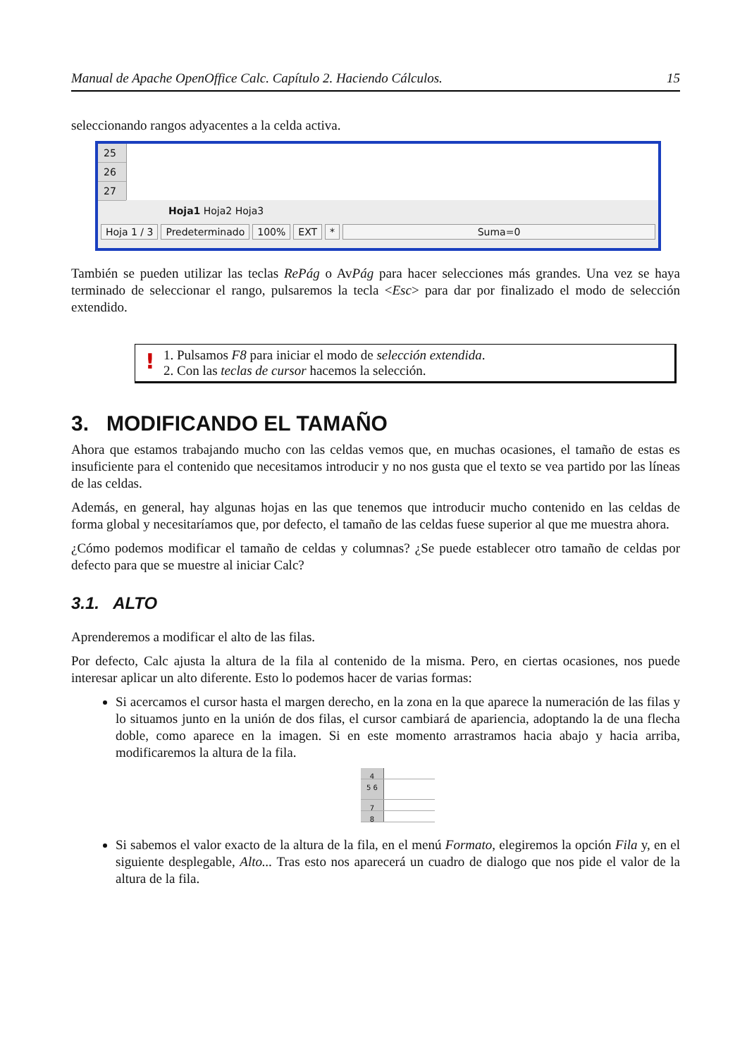Manual de Apache OpenOffice Calc. Capítulo 2. Haciendo Cálculos. 15
seleccionando rangos adyacentes a la celda activa.
25
26
27
Hoja1 Hoja2 Hoja3
Hoja 1 / 3 Predeterminado 100% EXT * Suma=0
También se pueden utilizar las teclas RePág o AvPág para hacer selecciones más grandes. Una vez se haya terminado de seleccionar el rango, pulsaremos la tecla <Esc> para dar por finalizado el modo de selección extendido.
! 1. Pulsamos F8 para iniciar el modo de selección extendida.
2. Con las teclas de cursor hacemos la selección.
3. MODIFICANDO EL TAMAÑO
Ahora que estamos trabajando mucho con las celdas vemos que, en muchas ocasiones, el tamaño de estas es insuficiente para el contenido que necesitamos introducir y no nos gusta que el texto se vea partido por las líneas de las celdas.
Además, en general, hay algunas hojas en las que tenemos que introducir mucho contenido en las celdas de forma global y necesitaríamos que, por defecto, el tamaño de las celdas fuese superior al que me muestra ahora.
¿Cómo podemos modificar el tamaño de celdas y columnas? ¿Se puede establecer otro tamaño de celdas por defecto para que se muestre al iniciar Calc?
3.1. ALTO
Aprenderemos a modificar el alto de las filas.
Por defecto, Calc ajusta la altura de la fila al contenido de la misma. Pero, en ciertas ocasiones, nos puede interesar aplicar un alto diferente. Esto lo podemos hacer de varias formas:
Si acercamos el cursor hasta el margen derecho, en la zona en la que aparece la numeración de las filas y lo situamos junto en la unión de dos filas, el cursor cambiará de apariencia, adoptando la de una flecha doble, como aparece en la imagen. Si en este momento arrastramos hacia abajo y hacia arriba, modificaremos la altura de la fila.
4
5 6
7
8
Si sabemos el valor exacto de la altura de la fila, en el menú Formato, elegiremos la opción Fila y, en el siguiente desplegable, Alto... Tras esto nos aparecerá un cuadro de dialogo que nos pide el valor de la altura de la fila.